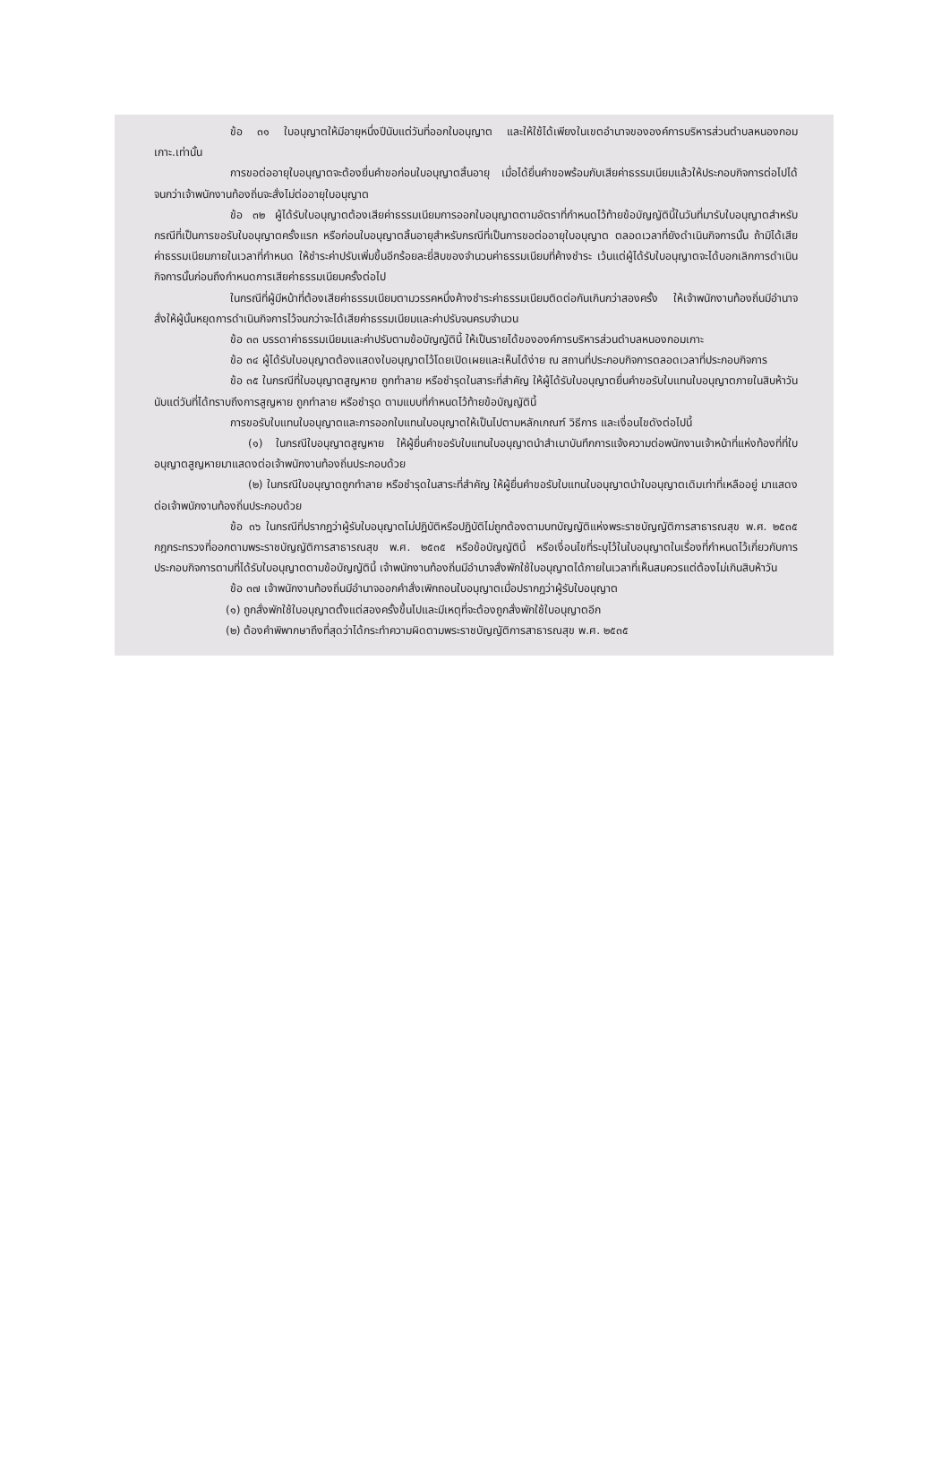ข้อ ๓๑ ใบอนุญาตให้มีอายุหนึ่งปีนับแต่วันที่ออกใบอนุญาต และให้ใช้ได้เพียงในเขตอำนาจขององค์การบริหารส่วนตำบลหนองกอมเกาะ.เท่านั้น
การขอต่ออายุใบอนุญาตจะต้องยื่นคำขอก่อนใบอนุญาตสิ้นอายุ เมื่อได้ยื่นคำขอพร้อมกับเสียค่าธรรมเนียมแล้วให้ประกอบกิจการต่อไปได้จนกว่าเจ้าพนักงานท้องถิ่นจะสั่งไม่ต่ออายุใบอนุญาต
ข้อ ๓๒ ผู้ได้รับใบอนุญาตต้องเสียค่าธรรมเนียมการออกใบอนุญาตตามอัตราที่กำหนดไว้ท้ายข้อบัญญัตินี้ในวันที่มารับใบอนุญาตสำหรับกรณีที่เป็นการขอรับใบอนุญาตครั้งแรก หรือก่อนใบอนุญาตสิ้นอายุสำหรับกรณีที่เป็นการขอต่ออายุใบอนุญาต ตลอดเวลาที่ยังดำเนินกิจการนั้น ถ้ามิได้เสียค่าธรรมเนียมภายในเวลาที่กำหนด ให้ชำระค่าปรับเพิ่มขึ้นอีกร้อยละยี่สิบของจำนวนค่าธรรมเนียมที่ค้างชำระ เว้นแต่ผู้ได้รับใบอนุญาตจะได้บอกเลิกการดำเนินกิจการนั้นก่อนถึงกำหนดการเสียค่าธรรมเนียมครั้งต่อไป
ในกรณีที่ผู้มีหน้าที่ต้องเสียค่าธรรมเนียมตามวรรคหนึ่งค้างชำระค่าธรรมเนียมติดต่อกันเกินกว่าสองครั้ง ให้เจ้าพนักงานท้องถิ่นมีอำนาจสั่งให้ผู้นั้นหยุดการดำเนินกิจการไว้จนกว่าจะได้เสียค่าธรรมเนียมและค่าปรับจนครบจำนวน
ข้อ ๓๓ บรรดาค่าธรรมเนียมและค่าปรับตามข้อบัญญัตินี้ ให้เป็นรายได้ขององค์การบริหารส่วนตำบลหนองกอมเกาะ
ข้อ ๓๔ ผู้ได้รับใบอนุญาตต้องแสดงใบอนุญาตไว้โดยเปิดเผยและเห็นได้ง่าย ณ สถานที่ประกอบกิจการตลอดเวลาที่ประกอบกิจการ
ข้อ ๓๕ ในกรณีที่ใบอนุญาตสูญหาย ถูกทำลาย หรือชำรุดในสาระที่สำคัญ ให้ผู้ได้รับใบอนุญาตยื่นคำขอรับใบแทนใบอนุญาตภายในสิบห้าวันนับแต่วันที่ได้ทราบถึงการสูญหาย ถูกทำลาย หรือชำรุด ตามแบบที่กำหนดไว้ท้ายข้อบัญญัตินี้
การขอรับใบแทนใบอนุญาตและการออกใบแทนใบอนุญาตให้เป็นไปตามหลักเกณฑ์ วิธีการ และเงื่อนไขดังต่อไปนี้
(๑) ในกรณีใบอนุญาตสูญหาย ให้ผู้ยื่นคำขอรับใบแทนใบอนุญาตนำสำเนาบันทึกการแจ้งความต่อพนักงานเจ้าหน้าที่แห่งท้องที่ที่ใบอนุญาตสูญหายมาแสดงต่อเจ้าพนักงานท้องถิ่นประกอบด้วย
(๒) ในกรณีใบอนุญาตถูกทำลาย หรือชำรุดในสาระที่สำคัญ ให้ผู้ยื่นคำขอรับใบแทนใบอนุญาตนำใบอนุญาตเดิมเท่าที่เหลืออยู่ มาแสดงต่อเจ้าพนักงานท้องถิ่นประกอบด้วย
ข้อ ๓๖ ในกรณีที่ปรากฏว่าผู้รับใบอนุญาตไม่ปฏิบัติหรือปฏิบัติไม่ถูกต้องตามบทบัญญัติแห่งพระราชบัญญัติการสาธารณสุข พ.ศ. ๒๕๓๕ กฎกระทรวงที่ออกตามพระราชบัญญัติการสาธารณสุข พ.ศ. ๒๕๓๕ หรือข้อบัญญัตินี้ หรือเงื่อนไขที่ระบุไว้ในใบอนุญาตในเรื่องที่กำหนดไว้เกี่ยวกับการประกอบกิจการตามที่ได้รับใบอนุญาตตามข้อบัญญัตินี้ เจ้าพนักงานท้องถิ่นมีอำนาจสั่งพักใช้ใบอนุญาตได้ภายในเวลาที่เห็นสมควรแต่ต้องไม่เกินสิบห้าวัน
ข้อ ๓๗ เจ้าพนักงานท้องถิ่นมีอำนาจออกคำสั่งเพิกถอนใบอนุญาตเมื่อปรากฏว่าผู้รับใบอนุญาต
(๑) ถูกสั่งพักใช้ใบอนุญาตตั้งแต่สองครั้งขึ้นไปและมีเหตุที่จะต้องถูกสั่งพักใช้ใบอนุญาตอีก
(๒) ต้องคำพิพากษาถึงที่สุดว่าได้กระทำความผิดตามพระราชบัญญัติการสาธารณสุข พ.ศ. ๒๕๓๕